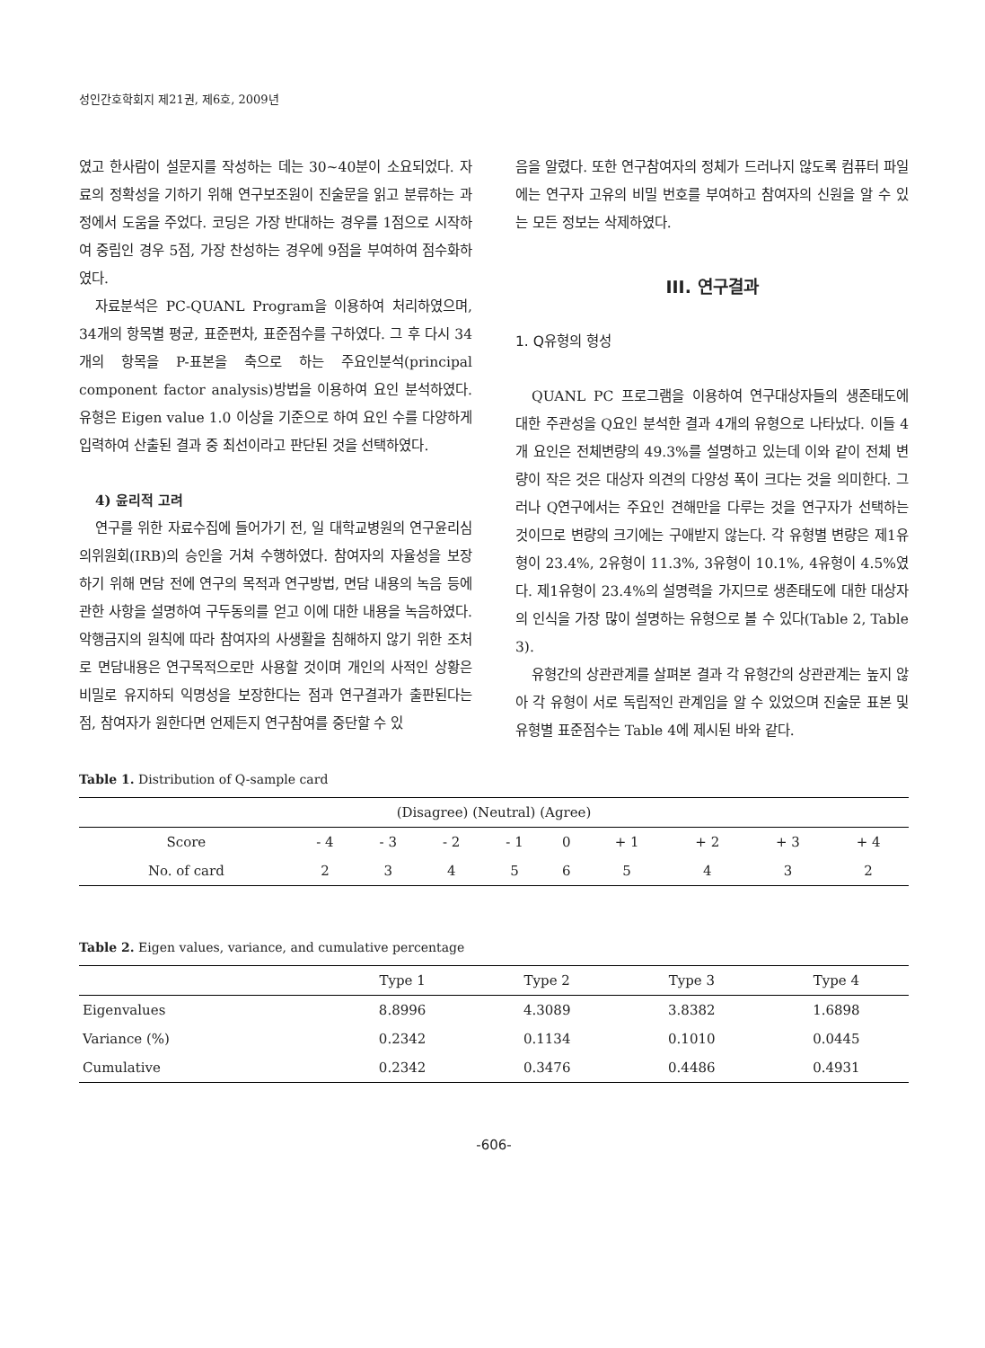성인간호학회지 제21권, 제6호, 2009년
였고 한사람이 설문지를 작성하는 데는 30~40분이 소요되었다. 자료의 정확성을 기하기 위해 연구보조원이 진술문을 읽고 분류하는 과정에서 도움을 주었다. 코딩은 가장 반대하는 경우를 1점으로 시작하여 중립인 경우 5점, 가장 찬성하는 경우에 9점을 부여하여 점수화하였다.
자료분석은 PC-QUANL Program을 이용하여 처리하였으며, 34개의 항목별 평균, 표준편차, 표준점수를 구하였다. 그 후 다시 34개의 항목을 P-표본을 축으로 하는 주요인분석(principal component factor analysis)방법을 이용하여 요인 분석하였다. 유형은 Eigen value 1.0 이상을 기준으로 하여 요인 수를 다양하게 입력하여 산출된 결과 중 최선이라고 판단된 것을 선택하였다.
4) 윤리적 고려
연구를 위한 자료수집에 들어가기 전, 일 대학교병원의 연구윤리심의위원회(IRB)의 승인을 거쳐 수행하였다. 참여자의 자율성을 보장하기 위해 면담 전에 연구의 목적과 연구방법, 면담 내용의 녹음 등에 관한 사항을 설명하여 구두동의를 얻고 이에 대한 내용을 녹음하였다. 악행금지의 원칙에 따라 참여자의 사생활을 침해하지 않기 위한 조처로 면담내용은 연구목적으로만 사용할 것이며 개인의 사적인 상황은 비밀로 유지하되 익명성을 보장한다는 점과 연구결과가 출판된다는 점, 참여자가 원한다면 언제든지 연구참여를 중단할 수 있
음을 알렸다. 또한 연구참여자의 정체가 드러나지 않도록 컴퓨터 파일에는 연구자 고유의 비밀 번호를 부여하고 참여자의 신원을 알 수 있는 모든 정보는 삭제하였다.
III. 연구결과
1. Q유형의 형성
QUANL PC 프로그램을 이용하여 연구대상자들의 생존태도에 대한 주관성을 Q요인 분석한 결과 4개의 유형으로 나타났다. 이들 4개 요인은 전체변량의 49.3%를 설명하고 있는데 이와 같이 전체 변량이 작은 것은 대상자 의견의 다양성 폭이 크다는 것을 의미한다. 그러나 Q연구에서는 주요인 견해만을 다루는 것을 연구자가 선택하는 것이므로 변량의 크기에는 구애받지 않는다. 각 유형별 변량은 제1유형이 23.4%, 2유형이 11.3%, 3유형이 10.1%, 4유형이 4.5%였다. 제1유형이 23.4%의 설명력을 가지므로 생존태도에 대한 대상자의 인식을 가장 많이 설명하는 유형으로 볼 수 있다(Table 2, Table 3).
유형간의 상관관계를 살펴본 결과 각 유형간의 상관관계는 높지 않아 각 유형이 서로 독립적인 관계임을 알 수 있었으며 진술문 표본 및 유형별 표준점수는 Table 4에 제시된 바와 같다.
Table 1. Distribution of Q-sample card
| (Disagree) (Neutral) (Agree) | | | | | | | | | |
| --- | --- | --- | --- | --- | --- | --- | --- | --- | --- |
| Score | - 4 | - 3 | - 2 | - 1 | 0 | + 1 | + 2 | + 3 | + 4 |
| No. of card | 2 | 3 | 4 | 5 | 6 | 5 | 4 | 3 | 2 |
Table 2. Eigen values, variance, and cumulative percentage
| | Type 1 | Type 2 | Type 3 | Type 4 |
| --- | --- | --- | --- | --- |
| Eigenvalues | 8.8996 | 4.3089 | 3.8382 | 1.6898 |
| Variance (%) | 0.2342 | 0.1134 | 0.1010 | 0.0445 |
| Cumulative | 0.2342 | 0.3476 | 0.4486 | 0.4931 |
-606-